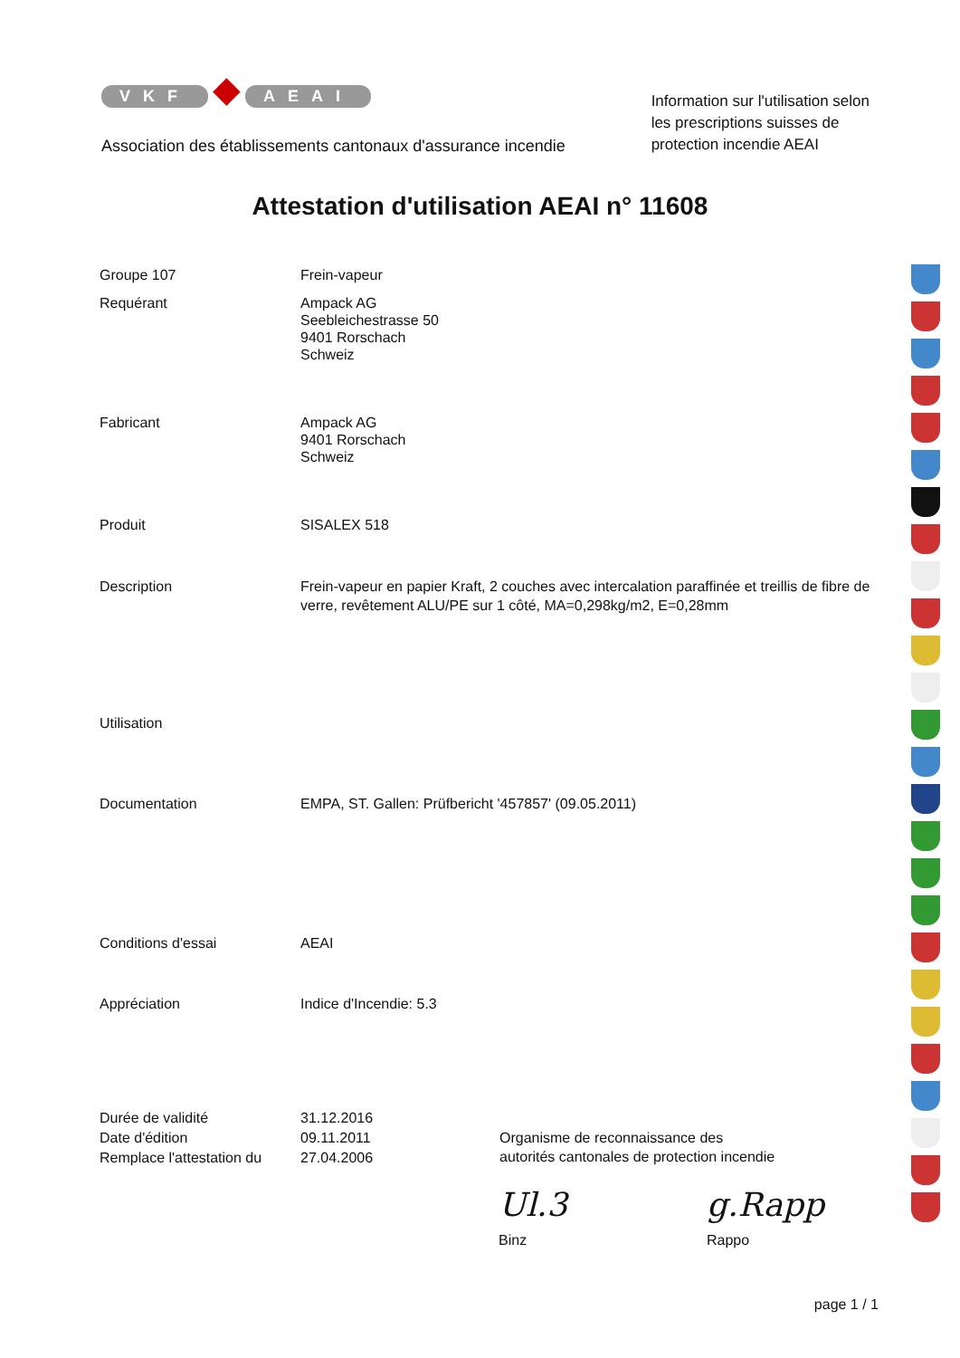VKF ◆ AEAI
Association des établissements cantonaux d'assurance incendie
Information sur l'utilisation selon
les prescriptions suisses de
protection incendie AEAI
Attestation d'utilisation AEAI n° 11608
Groupe 107 Frein-vapeur
Requérant Ampack AG
Seebleichestrasse 50
9401 Rorschach
Schweiz
Fabricant Ampack AG
9401 Rorschach
Schweiz
Produit SISALEX 518
Description Frein-vapeur en papier Kraft, 2 couches avec intercalation paraffinée et treillis de fibre de verre, revêtement ALU/PE sur 1 côté, MA=0,298kg/m2, E=0,28mm
Utilisation
Documentation EMPA, ST. Gallen: Prüfbericht '457857' (09.05.2011)
Conditions d'essai AEAI
Appréciation Indice d'Incendie: 5.3
Durée de validité
Date d'édition
Remplace l'attestation du
31.12.2016
09.11.2011
27.04.2006
Organisme de reconnaissance des
autorités cantonales de protection incendie
Ul.3 g.Rapp
Binz Rappo
page 1 / 1